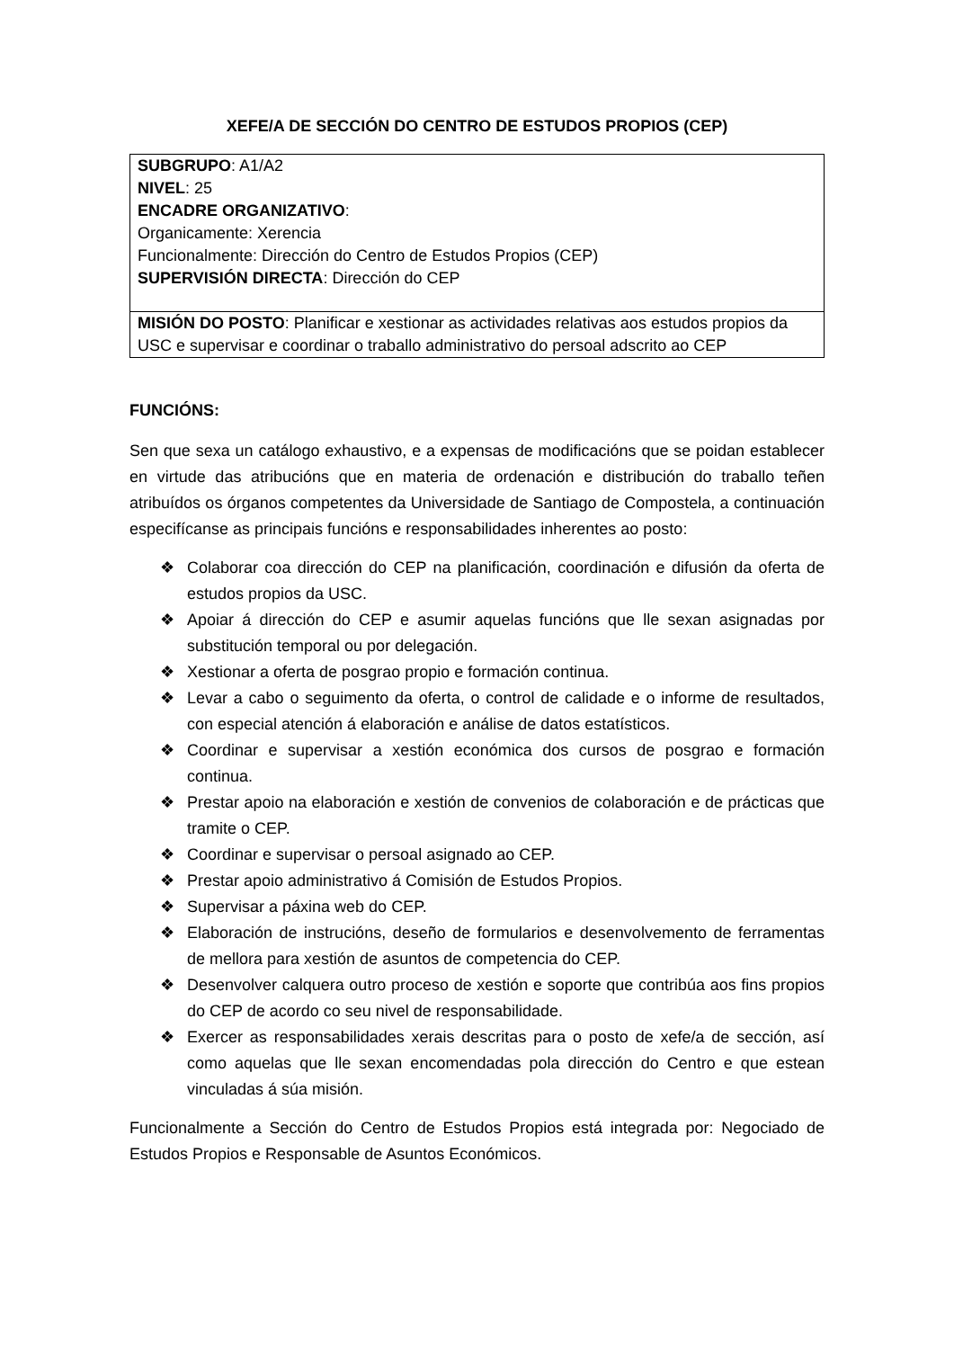XEFE/A DE SECCIÓN DO CENTRO DE ESTUDOS PROPIOS (CEP)
| SUBGRUPO : A1/A2 NIVEL : 25 ENCADRE ORGANIZATIVO : Organicamente: Xerencia Funcionalmente: Dirección do Centro de Estudos Propios (CEP) SUPERVISIÓN DIRECTA : Dirección do CEP |
| MISIÓN DO POSTO : Planificar e xestionar as actividades relativas aos estudos propios da USC e supervisar e coordinar o traballo administrativo do persoal adscrito ao CEP |
FUNCIÓNS:
Sen que sexa un catálogo exhaustivo, e a expensas de modificacións que se poidan establecer en virtude das atribucións que en materia de ordenación e distribución do traballo teñen atribuídos os órganos competentes da Universidade de Santiago de Compostela, a continuación especifícanse as principais funcións e responsabilidades inherentes ao posto:
❖ Colaborar coa dirección do CEP na planificación, coordinación e difusión da oferta de estudos propios da USC.
❖ Apoiar á dirección do CEP e asumir aquelas funcións que lle sexan asignadas por substitución temporal ou por delegación.
❖ Xestionar a oferta de posgrao propio e formación continua.
❖ Levar a cabo o seguimento da oferta, o control de calidade e o informe de resultados, con especial atención á elaboración e análise de datos estatísticos.
❖ Coordinar e supervisar a xestión económica dos cursos de posgrao e formación continua.
❖ Prestar apoio na elaboración e xestión de convenios de colaboración e de prácticas que tramite o CEP.
❖ Coordinar e supervisar o persoal asignado ao CEP.
❖ Prestar apoio administrativo á Comisión de Estudos Propios.
❖ Supervisar a páxina web do CEP.
❖ Elaboración de instrucións, deseño de formularios e desenvolvemento de ferramentas de mellora para xestión de asuntos de competencia do CEP.
❖ Desenvolver calquera outro proceso de xestión e soporte que contribúa aos fins propios do CEP de acordo co seu nivel de responsabilidade.
❖ Exercer as responsabilidades xerais descritas para o posto de xefe/a de sección, así como aquelas que lle sexan encomendadas pola dirección do Centro e que estean vinculadas á súa misión.
Funcionalmente a Sección do Centro de Estudos Propios está integrada por: Negociado de Estudos Propios e Responsable de Asuntos Económicos.